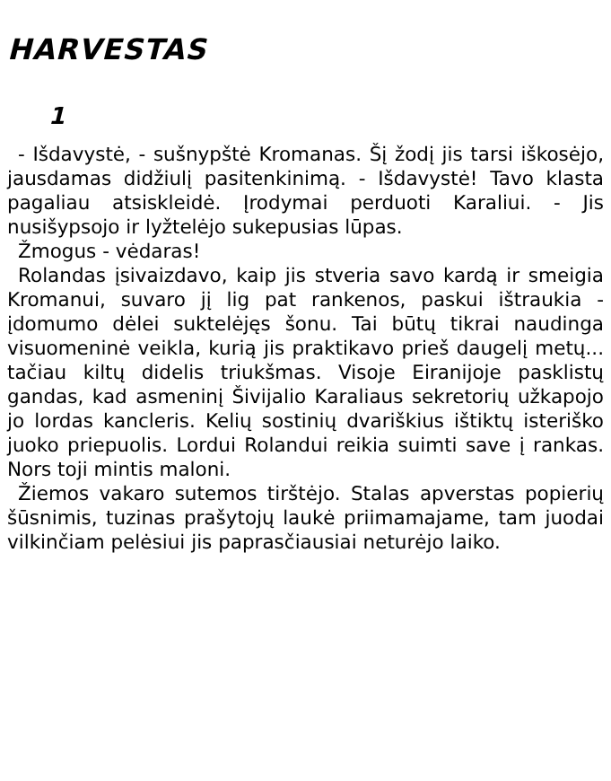HARVESTAS
1
- Išdavystė, - sušnypštė Kromanas. Šį žodį jis tarsi iškosėjo, jausdamas didžiulį pasitenkinimą. - Išdavystė! Tavo klasta pagaliau atsiskleidė. Įrodymai perduoti Karaliui. - Jis nusišypsojo ir lyžtelėjo sukepusias lūpas.
Žmogus - vėdaras!
Rolandas įsivaizdavo, kaip jis stveria savo kardą ir smeigia Kromanui, suvaro jį lig pat rankenos, paskui ištraukia - įdomumo dėlei suktelėjęs šonu. Tai būtų tikrai naudinga visuomeninė veikla, kurią jis praktikavo prieš daugelį metų... tačiau kiltų didelis triukšmas. Visoje Eiranijoje pasklistų gandas, kad asmeninį Šivijalio Karaliaus sekretorių užkapojo jo lordas kancleris. Kelių sostinių dvariškius ištiktų isteriško juoko priepuolis. Lordui Rolandui reikia suimti save į rankas. Nors toji mintis maloni.
Žiemos vakaro sutemos tirštėjo. Stalas apverstas popierių šūsnimis, tuzinas prašytojų laukė priimamajame, tam juodai vilkinčiam pelėsiui jis paprasčiausiai neturėjo laiko.